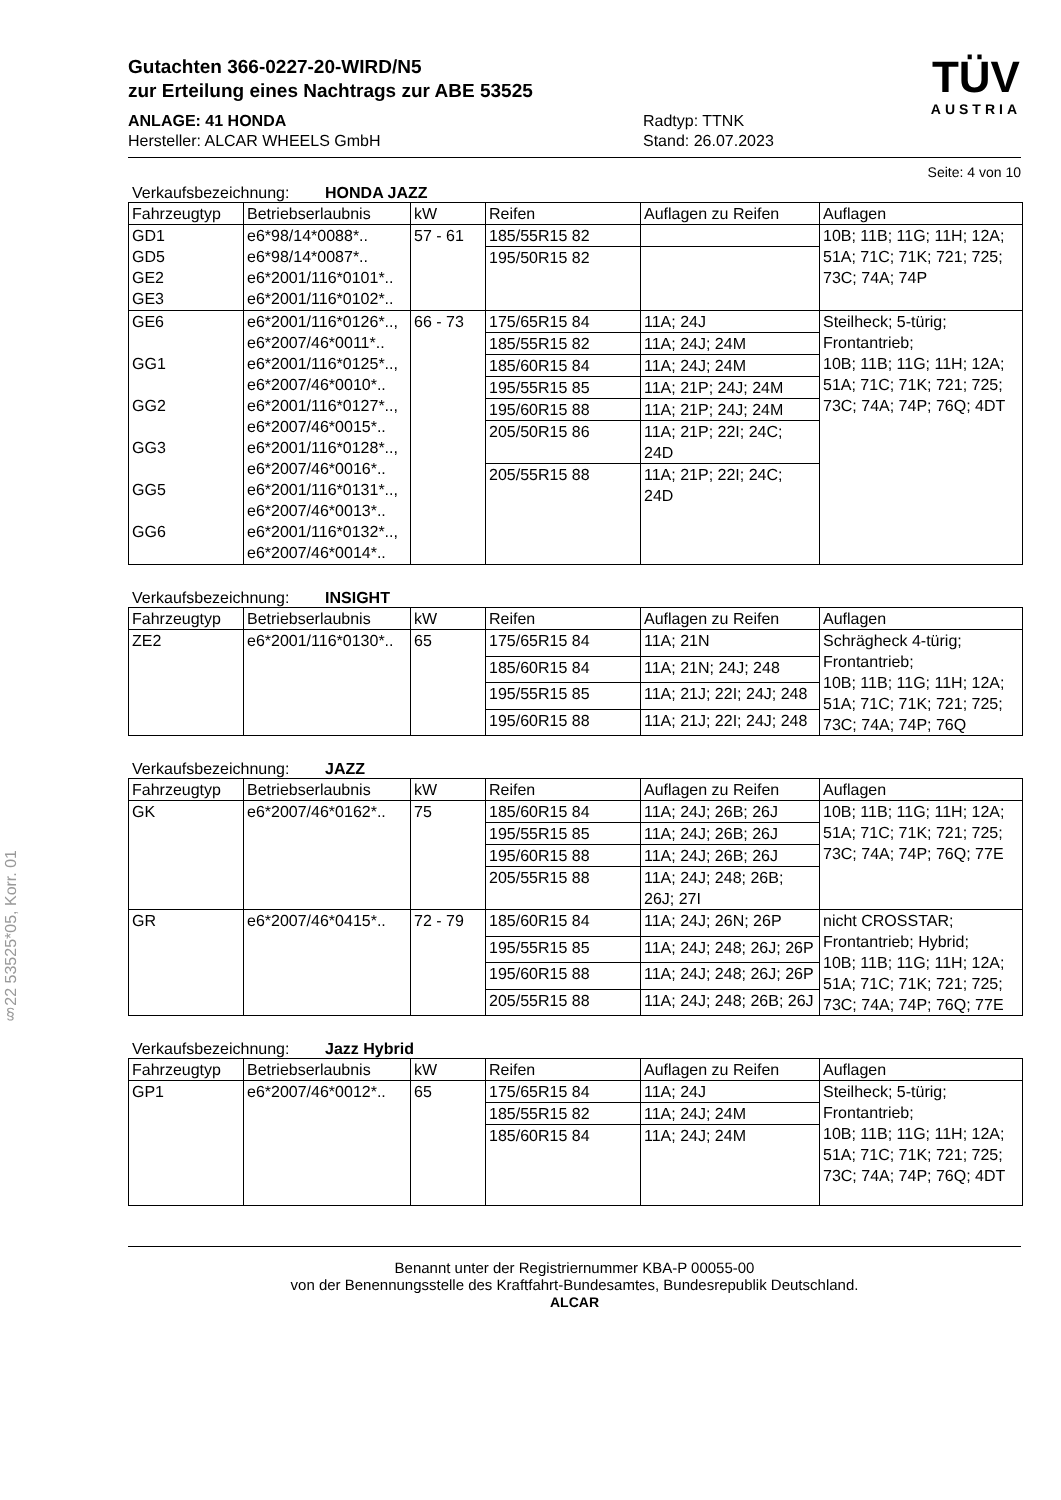§22 53525*05, Korr. 01
Gutachten 366-0227-20-WIRD/N5
zur Erteilung eines Nachtrags zur ABE 53525
ANLAGE: 41 HONDA
Hersteller: ALCAR WHEELS GmbH
Radtyp: TTNK
Stand: 26.07.2023
TÜV
AUSTRIA
Seite: 4 von 10
Verkaufsbezeichnung: HONDA JAZZ
| Fahrzeugtyp | Betriebserlaubnis | kW | Reifen | Auflagen zu Reifen | Auflagen |
| --- | --- | --- | --- | --- | --- |
| GD1 GD5 GE2 GE3 | e6*98/14*0088*.. e6*98/14*0087*.. e6*2001/116*0101*.. e6*2001/116*0102*.. | 57 - 61 | 185/55R15 82 | | 10B; 11B; 11G; 11H; 12A; 51A; 71C; 71K; 721; 725; 73C; 74A; 74P |
| | | | 195/50R15 82 | | |
| GE6 GG1 GG2 GG3 GG5 GG6 | e6*2001/116*0126*.., e6*2007/46*0011*.. e6*2001/116*0125*.., e6*2007/46*0010*.. e6*2001/116*0127*.., e6*2007/46*0015*.. e6*2001/116*0128*.., e6*2007/46*0016*.. e6*2001/116*0131*.., e6*2007/46*0013*.. e6*2001/116*0132*.., e6*2007/46*0014*.. | 66 - 73 | 175/65R15 84 | 11A; 24J | Steilheck; 5-türig; Frontantrieb; 10B; 11B; 11G; 11H; 12A; 51A; 71C; 71K; 721; 725; 73C; 74A; 74P; 76Q; 4DT |
| | | | 185/55R15 82 | 11A; 24J; 24M | |
| | | | 185/60R15 84 | 11A; 24J; 24M | |
| | | | 195/55R15 85 | 11A; 21P; 24J; 24M | |
| | | | 195/60R15 88 | 11A; 21P; 24J; 24M | |
| | | | 205/50R15 86 | 11A; 21P; 22I; 24C; 24D | |
| | | | 205/55R15 88 | 11A; 21P; 22I; 24C; 24D | |
Verkaufsbezeichnung: INSIGHT
| Fahrzeugtyp | Betriebserlaubnis | kW | Reifen | Auflagen zu Reifen | Auflagen |
| --- | --- | --- | --- | --- | --- |
| ZE2 | e6*2001/116*0130*.. | 65 | 175/65R15 84 | 11A; 21N | Schrägheck 4-türig; Frontantrieb; 10B; 11B; 11G; 11H; 12A; 51A; 71C; 71K; 721; 725; 73C; 74A; 74P; 76Q |
| | | | 185/60R15 84 | 11A; 21N; 24J; 248 | |
| | | | 195/55R15 85 | 11A; 21J; 22I; 24J; 248 | |
| | | | 195/60R15 88 | 11A; 21J; 22I; 24J; 248 | |
Verkaufsbezeichnung: JAZZ
| Fahrzeugtyp | Betriebserlaubnis | kW | Reifen | Auflagen zu Reifen | Auflagen |
| --- | --- | --- | --- | --- | --- |
| GK | e6*2007/46*0162*.. | 75 | 185/60R15 84 | 11A; 24J; 26B; 26J | 10B; 11B; 11G; 11H; 12A; 51A; 71C; 71K; 721; 725; 73C; 74A; 74P; 76Q; 77E |
| | | | 195/55R15 85 | 11A; 24J; 26B; 26J | |
| | | | 195/60R15 88 | 11A; 24J; 26B; 26J | |
| | | | 205/55R15 88 | 11A; 24J; 248; 26B; 26J; 27I | |
| GR | e6*2007/46*0415*.. | 72 - 79 | 185/60R15 84 | 11A; 24J; 26N; 26P | nicht CROSSTAR; Frontantrieb; Hybrid; 10B; 11B; 11G; 11H; 12A; 51A; 71C; 71K; 721; 725; 73C; 74A; 74P; 76Q; 77E |
| | | | 195/55R15 85 | 11A; 24J; 248; 26J; 26P | |
| | | | 195/60R15 88 | 11A; 24J; 248; 26J; 26P | |
| | | | 205/55R15 88 | 11A; 24J; 248; 26B; 26J | |
Verkaufsbezeichnung: Jazz Hybrid
| Fahrzeugtyp | Betriebserlaubnis | kW | Reifen | Auflagen zu Reifen | Auflagen |
| --- | --- | --- | --- | --- | --- |
| GP1 | e6*2007/46*0012*.. | 65 | 175/65R15 84 | 11A; 24J | Steilheck; 5-türig; Frontantrieb; 10B; 11B; 11G; 11H; 12A; 51A; 71C; 71K; 721; 725; 73C; 74A; 74P; 76Q; 4DT |
| | | | 185/55R15 82 | 11A; 24J; 24M | |
| | | | 185/60R15 84 | 11A; 24J; 24M | |
Benannt unter der Registriernummer KBA-P 00055-00
von der Benennungsstelle des Kraftfahrt-Bundesamtes, Bundesrepublik Deutschland.
ALCAR